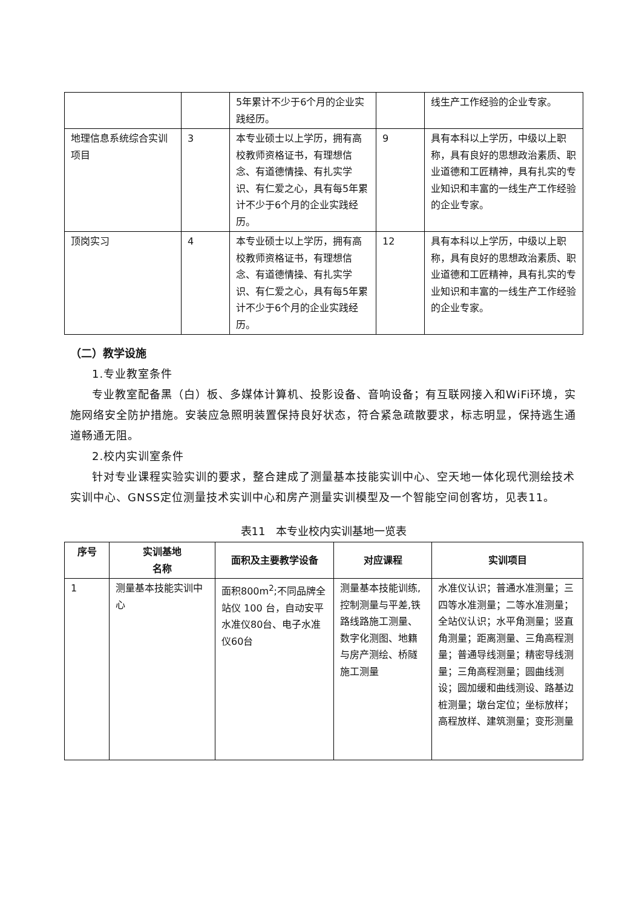| | | 5年累计不少于6个月的企业实践经历。 | | 线生产工作经验的企业专家。 |
| 地理信息系统综合实训项目 | 3 | 本专业硕士以上学历，拥有高校教师资格证书，有理想信念、有道德情操、有扎实学识、有仁爱之心，具有每5年累计不少于6个月的企业实践经历。 | 9 | 具有本科以上学历，中级以上职称，具有良好的思想政治素质、职业道德和工匠精神，具有扎实的专业知识和丰富的一线生产工作经验的企业专家。 |
| 顶岗实习 | 4 | 本专业硕士以上学历，拥有高校教师资格证书，有理想信念、有道德情操、有扎实学识、有仁爱之心，具有每5年累计不少于6个月的企业实践经历。 | 12 | 具有本科以上学历，中级以上职称，具有良好的思想政治素质、职业道德和工匠精神，具有扎实的专业知识和丰富的一线生产工作经验的企业专家。 |
（二）教学设施
1.专业教室条件
专业教室配备黑（白）板、多媒体计算机、投影设备、音响设备；有互联网接入和WiFi环境，实施网络安全防护措施。安装应急照明装置保持良好状态，符合紧急疏散要求，标志明显，保持逃生通道畅通无阻。
2.校内实训室条件
针对专业课程实验实训的要求，整合建成了测量基本技能实训中心、空天地一体化现代测绘技术实训中心、GNSS定位测量技术实训中心和房产测量实训模型及一个智能空间创客坊，见表11。
表11　本专业校内实训基地一览表
| 序号 | 实训基地 名称 | 面积及主要教学设备 | 对应课程 | 实训项目 |
| --- | --- | --- | --- | --- |
| 1 | 测量基本技能实训中心 | 面积800m<sup>2</sup>;不同品牌全站仪 100 台，自动安平水准仪80台、电子水准仪60台 | 测量基本技能训练,控制测量与平差,铁路线路施工测量、数字化测图、地籍与房产测绘、桥隧施工测量 | 水准仪认识；普通水准测量；三四等水准测量；二等水准测量；全站仪认识；水平角测量；竖直角测量；距离测量、三角高程测量；普通导线测量；精密导线测量；三角高程测量；圆曲线测设；圆加缓和曲线测设、路基边桩测量；墩台定位；坐标放样；高程放样、建筑测量；变形测量 |